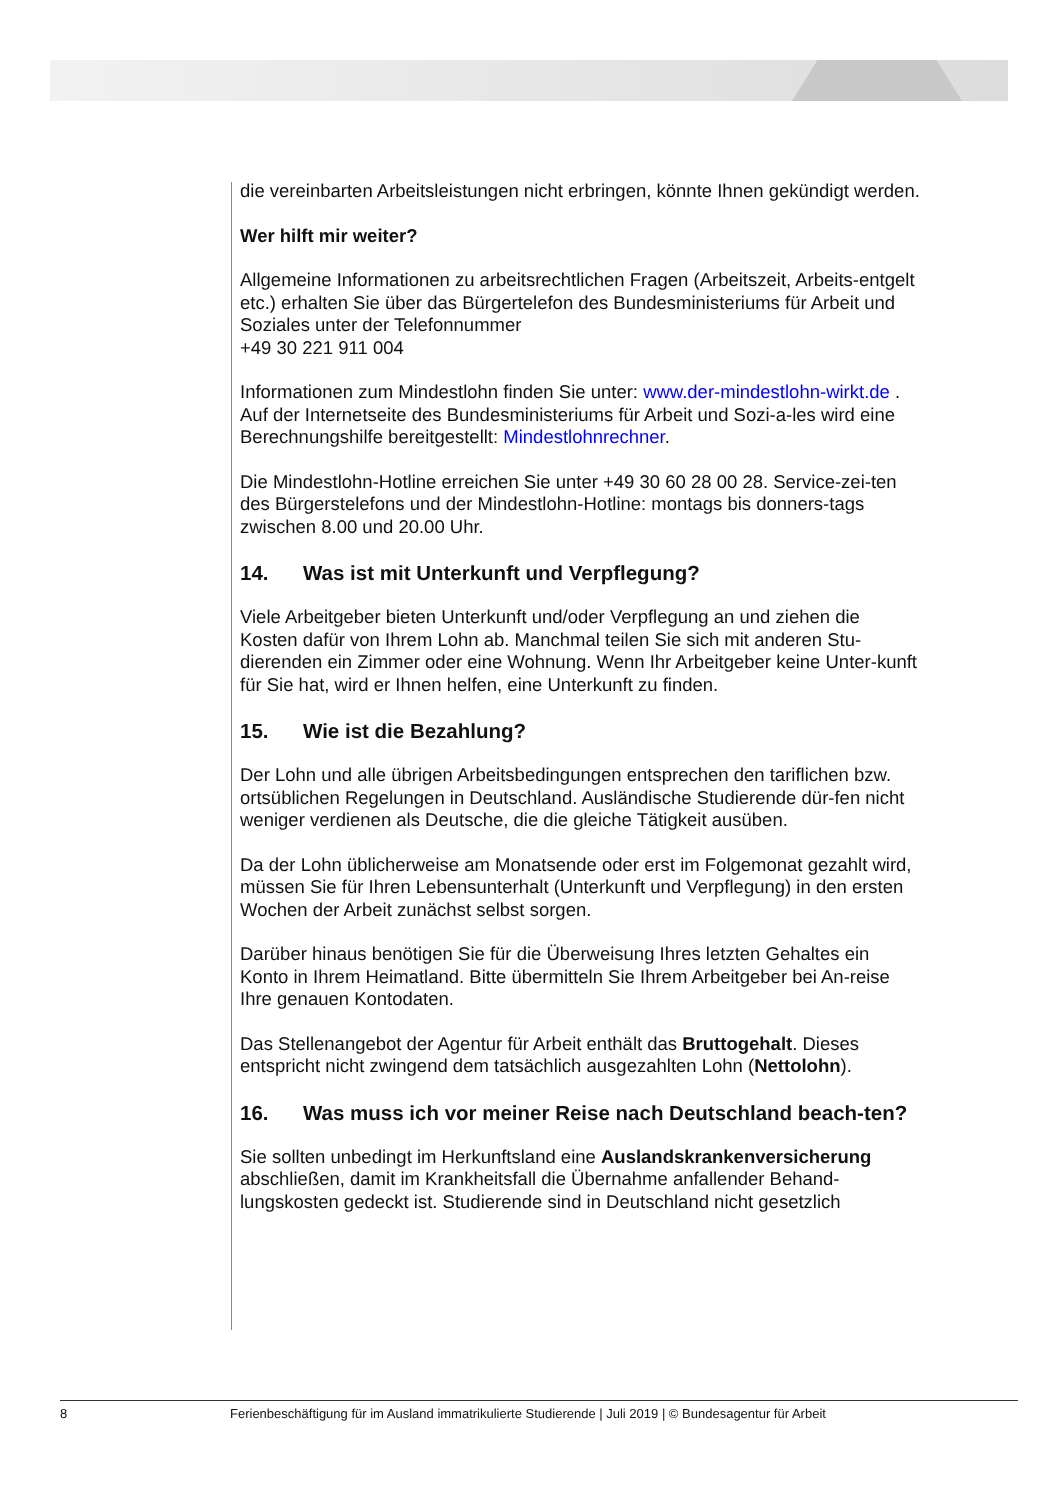die vereinbarten Arbeitsleistungen nicht erbringen, könnte Ihnen gekündigt werden.
Wer hilft mir weiter?
Allgemeine Informationen zu arbeitsrechtlichen Fragen (Arbeitszeit, Arbeits-entgelt etc.) erhalten Sie über das Bürgertelefon des Bundesministeriums für Arbeit und Soziales unter der Telefonnummer
+49 30 221 911 004
Informationen zum Mindestlohn finden Sie unter: www.der-mindestlohn-wirkt.de . Auf der Internetseite des Bundesministeriums für Arbeit und Sozi-a-les wird eine Berechnungshilfe bereitgestellt: Mindestlohnrechner.
Die Mindestlohn-Hotline erreichen Sie unter +49 30 60 28 00 28. Service-zei-ten des Bürgerstelefons und der Mindestlohn-Hotline: montags bis donners-tags zwischen 8.00 und 20.00 Uhr.
14. Was ist mit Unterkunft und Verpflegung?
Viele Arbeitgeber bieten Unterkunft und/oder Verpflegung an und ziehen die Kosten dafür von Ihrem Lohn ab. Manchmal teilen Sie sich mit anderen Stu-dierenden ein Zimmer oder eine Wohnung. Wenn Ihr Arbeitgeber keine Unter-kunft für Sie hat, wird er Ihnen helfen, eine Unterkunft zu finden.
15. Wie ist die Bezahlung?
Der Lohn und alle übrigen Arbeitsbedingungen entsprechen den tariflichen bzw. ortsüblichen Regelungen in Deutschland. Ausländische Studierende dür-fen nicht weniger verdienen als Deutsche, die die gleiche Tätigkeit ausüben.
Da der Lohn üblicherweise am Monatsende oder erst im Folgemonat gezahlt wird, müssen Sie für Ihren Lebensunterhalt (Unterkunft und Verpflegung) in den ersten Wochen der Arbeit zunächst selbst sorgen.
Darüber hinaus benötigen Sie für die Überweisung Ihres letzten Gehaltes ein Konto in Ihrem Heimatland. Bitte übermitteln Sie Ihrem Arbeitgeber bei An-reise Ihre genauen Kontodaten.
Das Stellenangebot der Agentur für Arbeit enthält das Bruttogehalt. Dieses entspricht nicht zwingend dem tatsächlich ausgezahlten Lohn (Nettolohn).
16. Was muss ich vor meiner Reise nach Deutschland beach-ten?
Sie sollten unbedingt im Herkunftsland eine Auslandskrankenversicherung abschließen, damit im Krankheitsfall die Übernahme anfallender Behand-lungskosten gedeckt ist. Studierende sind in Deutschland nicht gesetzlich
8 Ferienbeschäftigung für im Ausland immatrikulierte Studierende | Juli 2019 | © Bundesagentur für Arbeit